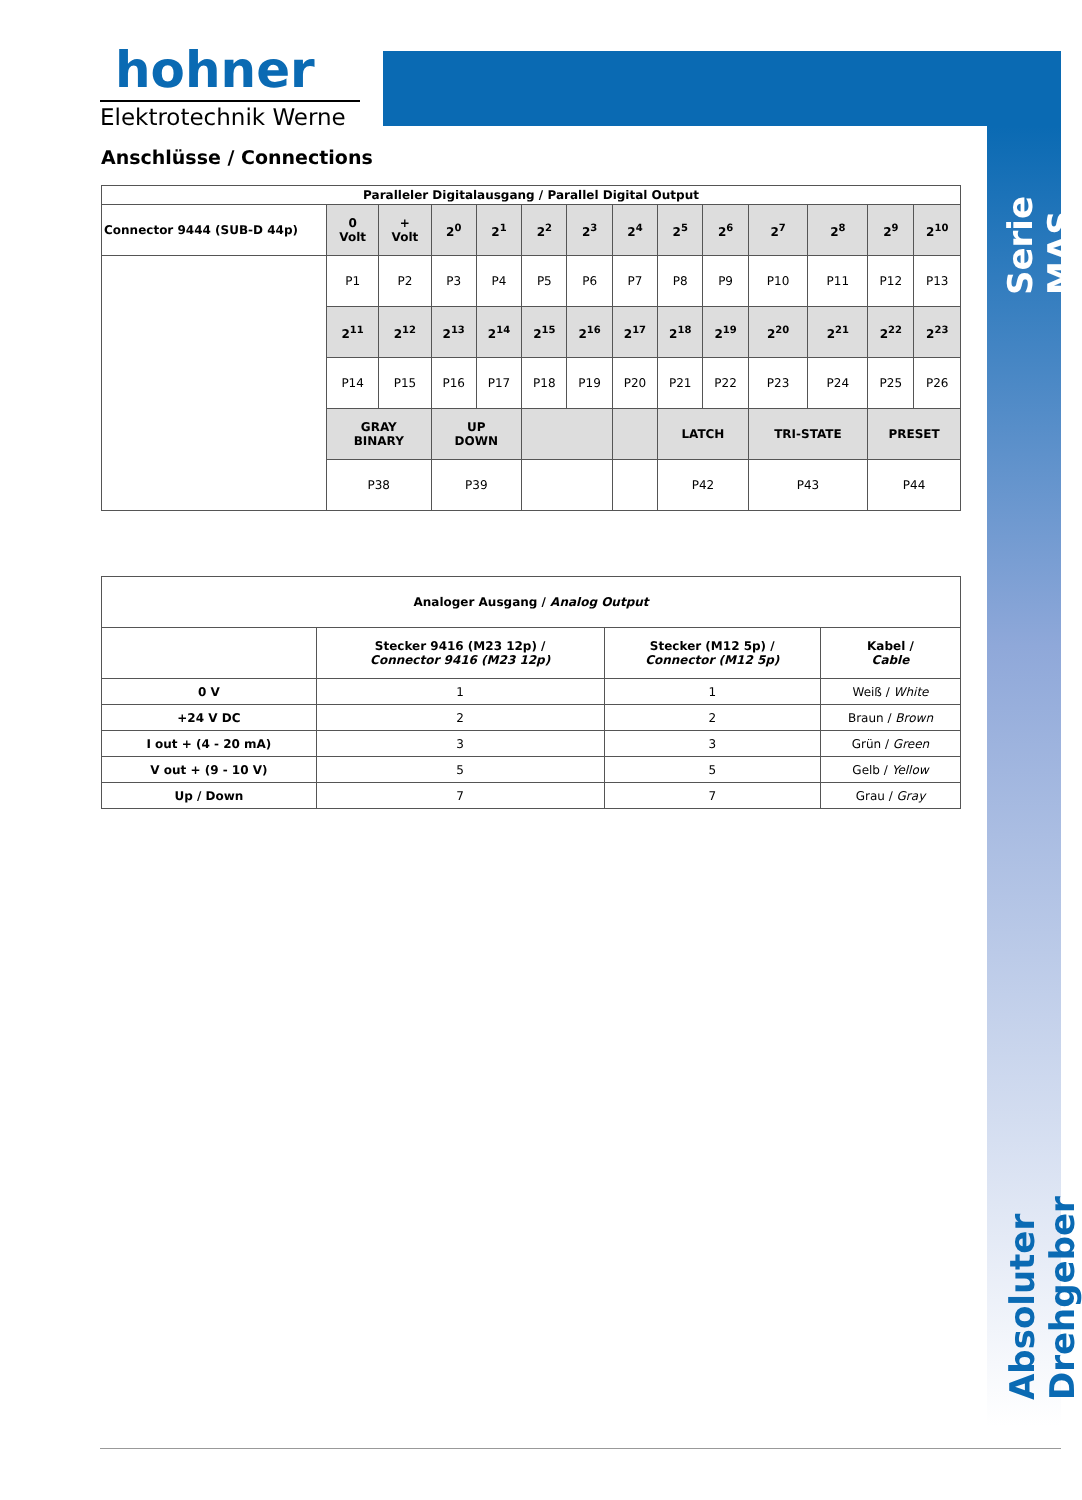hohner
Elektrotechnik Werne
Serie MAS
Anschlüsse / Connections
| Paralleler Digitalausgang / Parallel Digital Output | | | | | | | | | | | | | |
| --- | --- | --- | --- | --- | --- | --- | --- | --- | --- | --- | --- | --- | --- |
| Connector 9444 (SUB-D 44p) | 0 Volt | + Volt | 2<sup>0</sup> | 2<sup>1</sup> | 2<sup>2</sup> | 2<sup>3</sup> | 2<sup>4</sup> | 2<sup>5</sup> | 2<sup>6</sup> | 2<sup>7</sup> | 2<sup>8</sup> | 2<sup>9</sup> | 2<sup>10</sup> |
| | P1 | P2 | P3 | P4 | P5 | P6 | P7 | P8 | P9 | P10 | P11 | P12 | P13 |
| | 2<sup>11</sup> | 2<sup>12</sup> | 2<sup>13</sup> | 2<sup>14</sup> | 2<sup>15</sup> | 2<sup>16</sup> | 2<sup>17</sup> | 2<sup>18</sup> | 2<sup>19</sup> | 2<sup>20</sup> | 2<sup>21</sup> | 2<sup>22</sup> | 2<sup>23</sup> |
| | P14 | P15 | P16 | P17 | P18 | P19 | P20 | P21 | P22 | P23 | P24 | P25 | P26 |
| | GRAY BINARY | | UP DOWN | | | | | LATCH | | TRI-STATE | | PRESET | |
| | P38 | | P39 | | | | | P42 | | P43 | | P44 | |
| Analoger Ausgang / Analog Output | | | |
| --- | --- | --- | --- |
| | Stecker 9416 (M23 12p) / Connector 9416 (M23 12p) | Stecker (M12 5p) / Connector (M12 5p) | Kabel / Cable |
| 0 V | 1 | 1 | Weiß / White |
| +24 V DC | 2 | 2 | Braun / Brown |
| I out + (4 - 20 mA) | 3 | 3 | Grün / Green |
| V out + (9 - 10 V) | 5 | 5 | Gelb / Yellow |
| Up / Down | 7 | 7 | Grau / Gray |
Absoluter Drehgeber